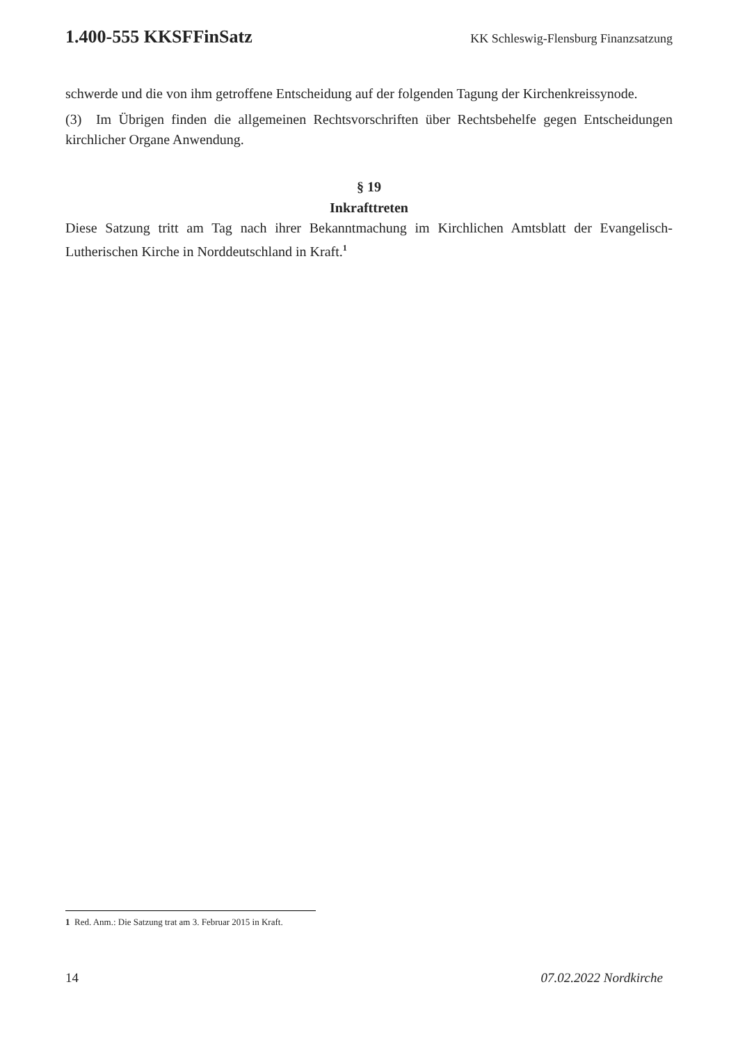1.400-555 KKSFFinSatz KK Schleswig-Flensburg Finanzsatzung
schwerde und die von ihm getroffene Entscheidung auf der folgenden Tagung der Kirchenkreissynode.
(3) Im Übrigen finden die allgemeinen Rechtsvorschriften über Rechtsbehelfe gegen Entscheidungen kirchlicher Organe Anwendung.
§ 19
Inkrafttreten
Diese Satzung tritt am Tag nach ihrer Bekanntmachung im Kirchlichen Amtsblatt der Evangelisch-Lutherischen Kirche in Norddeutschland in Kraft.<sup>1</sup>
1 Red. Anm.: Die Satzung trat am 3. Februar 2015 in Kraft.
14 07.02.2022 Nordkirche